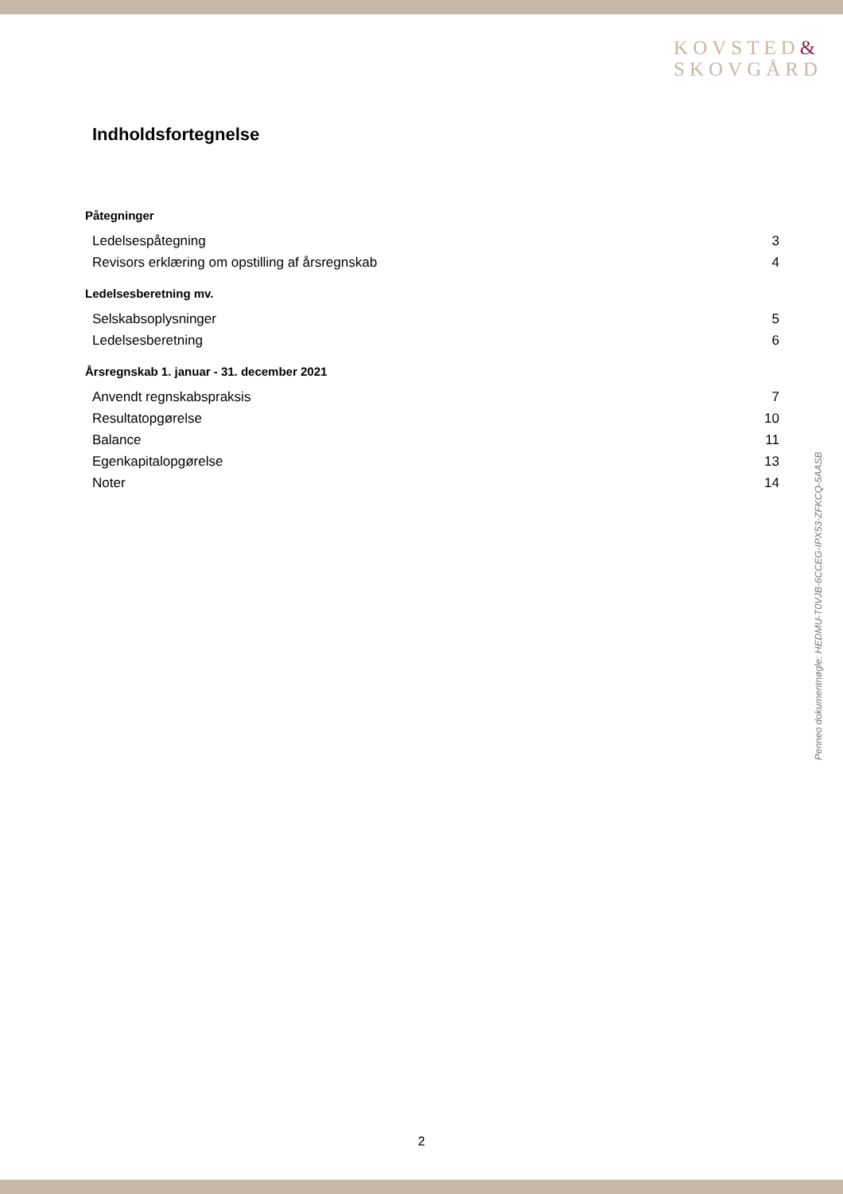KOVSTED&
SKOVGÅRD
Indholdsfortegnelse
Påtegninger
Ledelsespåtegning 3
Revisors erklæring om opstilling af årsregnskab 4
Ledelsesberetning mv.
Selskabsoplysninger 5
Ledelsesberetning 6
Årsregnskab 1. januar - 31. december 2021
Anvendt regnskabspraksis 7
Resultatopgørelse 10
Balance 11
Egenkapitalopgørelse 13
Noter 14
Penneo dokumentnøgle: HEDMU-T0VJB-6CCEG-IPX53-ZFKCQ-5AASB
2